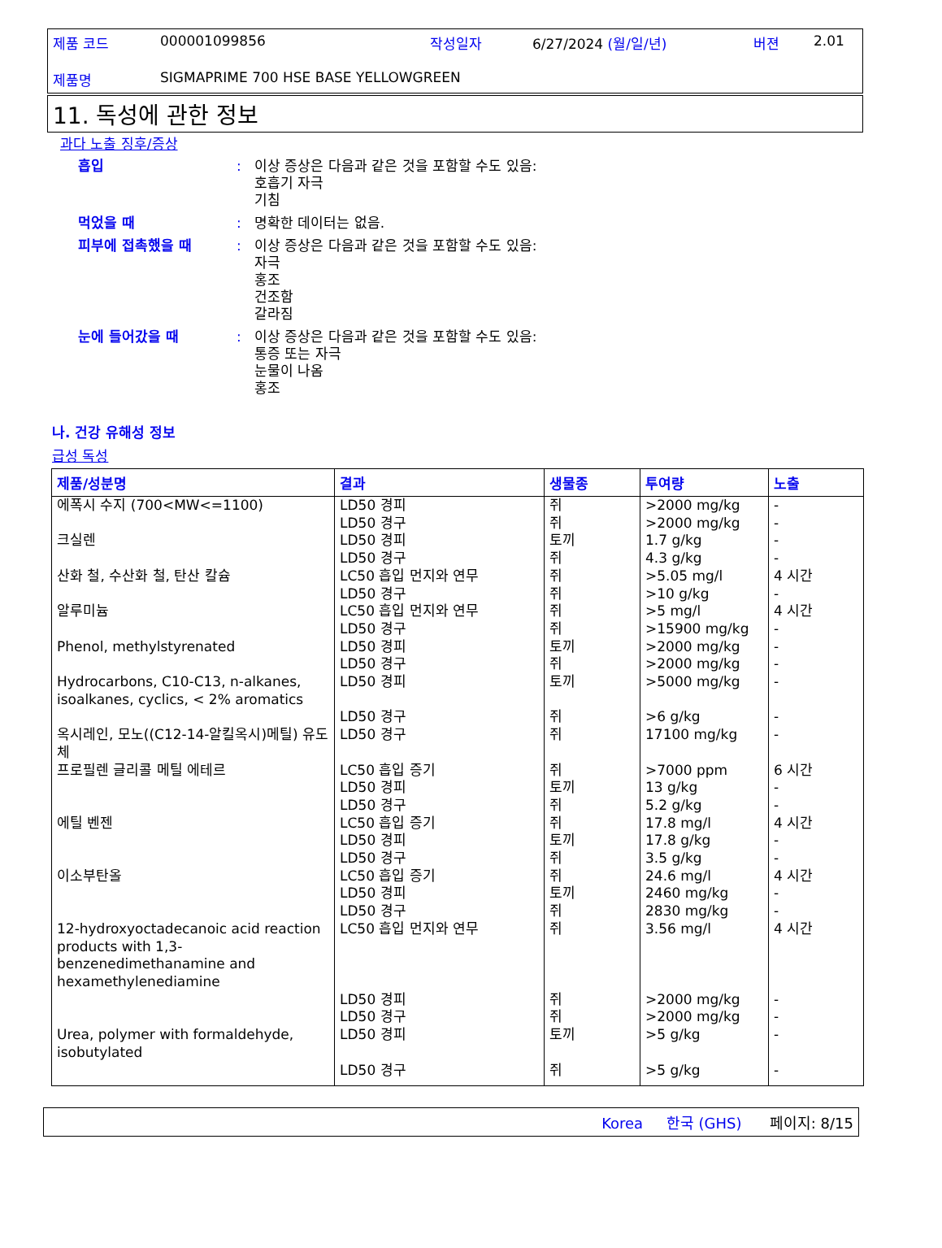제품 코드 000001099856 작성일자 6/27/2024 (월/일/년) 버젼 2.01
제품명 SIGMAPRIME 700 HSE BASE YELLOWGREEN
11. 독성에 관한 정보
과다 노출 징후/증상
흡입: 이상 증상은 다음과 같은 것을 포함할 수도 있음:
호흡기 자극
기침
먹었을 때: 명확한 데이터는 없음.
피부에 접촉했을 때: 이상 증상은 다음과 같은 것을 포함할 수도 있음:
자극
홍조
건조함
갈라짐
눈에 들어갔을 때: 이상 증상은 다음과 같은 것을 포함할 수도 있음:
통증 또는 자극
눈물이 나옴
홍조
나. 건강 유해성 정보
급성 독성
| 제품/성분명 | 결과 | 생물종 | 투여량 | 노출 |
| --- | --- | --- | --- | --- |
| 에폭시 수지 (700<MW<=1100) 크실렌 산화 철, 수산화 철, 탄산 칼슘 알루미늄 Phenol, methylstyrenated Hydrocarbons, C10-C13, n-alkanes, isoalkanes, cyclics, < 2% aromatics 옥시레인, 모노((C12-14-알킬옥시)메틸) 유도체 프로필렌 글리콜 메틸 에테르 에틸 벤젠 이소부탄올 12-hydroxyoctadecanoic acid reaction products with 1,3-benzenedimethanamine and hexamethylenediamine Urea, polymer with formaldehyde, isobutylated | LD50 경피 LD50 경구 LD50 경피 LD50 경구 LC50 흡입 먼지와 연무 LD50 경구 LC50 흡입 먼지와 연무 LD50 경구 LD50 경피 LD50 경구 LD50 경피 LD50 경구 LD50 경구 LC50 흡입 증기 LD50 경피 LD50 경구 LC50 흡입 증기 LD50 경피 LD50 경구 LC50 흡입 증기 LD50 경피 LD50 경구 LC50 흡입 먼지와 연무 LD50 경피 LD50 경구 LD50 경피 LD50 경구 | 쥐 쥐 토끼 쥐 쥐 쥐 쥐 쥐 토끼 쥐 토끼 쥐 쥐 쥐 토끼 쥐 쥐 토끼 쥐 쥐 토끼 쥐 쥐 쥐 쥐 토끼 쥐 | >2000 mg/kg >2000 mg/kg 1.7 g/kg 4.3 g/kg >5.05 mg/l >10 g/kg >5 mg/l >15900 mg/kg >2000 mg/kg >2000 mg/kg >5000 mg/kg >6 g/kg 17100 mg/kg >7000 ppm 13 g/kg 5.2 g/kg 17.8 mg/l 17.8 g/kg 3.5 g/kg 24.6 mg/l 2460 mg/kg 2830 mg/kg 3.56 mg/l >2000 mg/kg >2000 mg/kg >5 g/kg >5 g/kg | - - - - 4 시간 - 4 시간 - - - - - - 6 시간 - - 4 시간 - - 4 시간 - - 4 시간 - - - - |
Korea 한국 (GHS) 페이지: 8/15